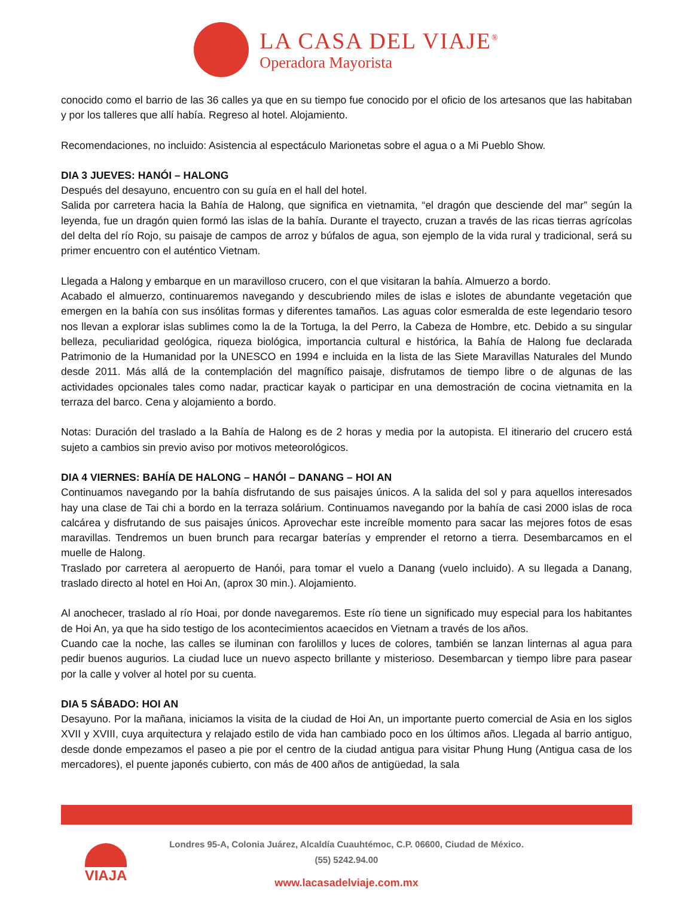LA CASA DEL VIAJE<sup>®</sup>
Operadora Mayorista
conocido como el barrio de las 36 calles ya que en su tiempo fue conocido por el oficio de los artesanos que las habitaban y por los talleres que allí había. Regreso al hotel. Alojamiento.
Recomendaciones, no incluido: Asistencia al espectáculo Marionetas sobre el agua o a Mi Pueblo Show.
DIA 3 JUEVES: HANÓI – HALONG
Después del desayuno, encuentro con su guía en el hall del hotel.
Salida por carretera hacia la Bahía de Halong, que significa en vietnamita, “el dragón que desciende del mar” según la leyenda, fue un dragón quien formó las islas de la bahía. Durante el trayecto, cruzan a través de las ricas tierras agrícolas del delta del río Rojo, su paisaje de campos de arroz y búfalos de agua, son ejemplo de la vida rural y tradicional, será su primer encuentro con el auténtico Vietnam.
Llegada a Halong y embarque en un maravilloso crucero, con el que visitaran la bahía. Almuerzo a bordo.
Acabado el almuerzo, continuaremos navegando y descubriendo miles de islas e islotes de abundante vegetación que emergen en la bahía con sus insólitas formas y diferentes tamaños. Las aguas color esmeralda de este legendario tesoro nos llevan a explorar islas sublimes como la de la Tortuga, la del Perro, la Cabeza de Hombre, etc. Debido a su singular belleza, peculiaridad geológica, riqueza biológica, importancia cultural e histórica, la Bahía de Halong fue declarada Patrimonio de la Humanidad por la UNESCO en 1994 e incluida en la lista de las Siete Maravillas Naturales del Mundo desde 2011. Más allá de la contemplación del magnífico paisaje, disfrutamos de tiempo libre o de algunas de las actividades opcionales tales como nadar, practicar kayak o participar en una demostración de cocina vietnamita en la terraza del barco. Cena y alojamiento a bordo.
Notas: Duración del traslado a la Bahía de Halong es de 2 horas y media por la autopista. El itinerario del crucero está sujeto a cambios sin previo aviso por motivos meteorológicos.
DIA 4 VIERNES: BAHÍA DE HALONG – HANÓI – DANANG – HOI AN
Continuamos navegando por la bahía disfrutando de sus paisajes únicos. A la salida del sol y para aquellos interesados hay una clase de Tai chi a bordo en la terraza solárium. Continuamos navegando por la bahía de casi 2000 islas de roca calcárea y disfrutando de sus paisajes únicos. Aprovechar este increíble momento para sacar las mejores fotos de esas maravillas. Tendremos un buen brunch para recargar baterías y emprender el retorno a tierra. Desembarcamos en el muelle de Halong.
Traslado por carretera al aeropuerto de Hanói, para tomar el vuelo a Danang (vuelo incluido). A su llegada a Danang, traslado directo al hotel en Hoi An, (aprox 30 min.). Alojamiento.
Al anochecer, traslado al río Hoai, por donde navegaremos. Este río tiene un significado muy especial para los habitantes de Hoi An, ya que ha sido testigo de los acontecimientos acaecidos en Vietnam a través de los años.
Cuando cae la noche, las calles se iluminan con farolillos y luces de colores, también se lanzan linternas al agua para pedir buenos augurios. La ciudad luce un nuevo aspecto brillante y misterioso. Desembarcan y tiempo libre para pasear por la calle y volver al hotel por su cuenta.
DIA 5 SÁBADO: HOI AN
Desayuno. Por la mañana, iniciamos la visita de la ciudad de Hoi An, un importante puerto comercial de Asia en los siglos XVII y XVIII, cuya arquitectura y relajado estilo de vida han cambiado poco en los últimos años. Llegada al barrio antiguo, desde donde empezamos el paseo a pie por el centro de la ciudad antigua para visitar Phung Hung (Antigua casa de los mercadores), el puente japonés cubierto, con más de 400 años de antigüedad, la sala
VIAJA
Londres 95-A, Colonia Juárez, Alcaldía Cuauhtémoc, C.P. 06600, Ciudad de México.
(55) 5242.94.00
www.lacasadelviaje.com.mx